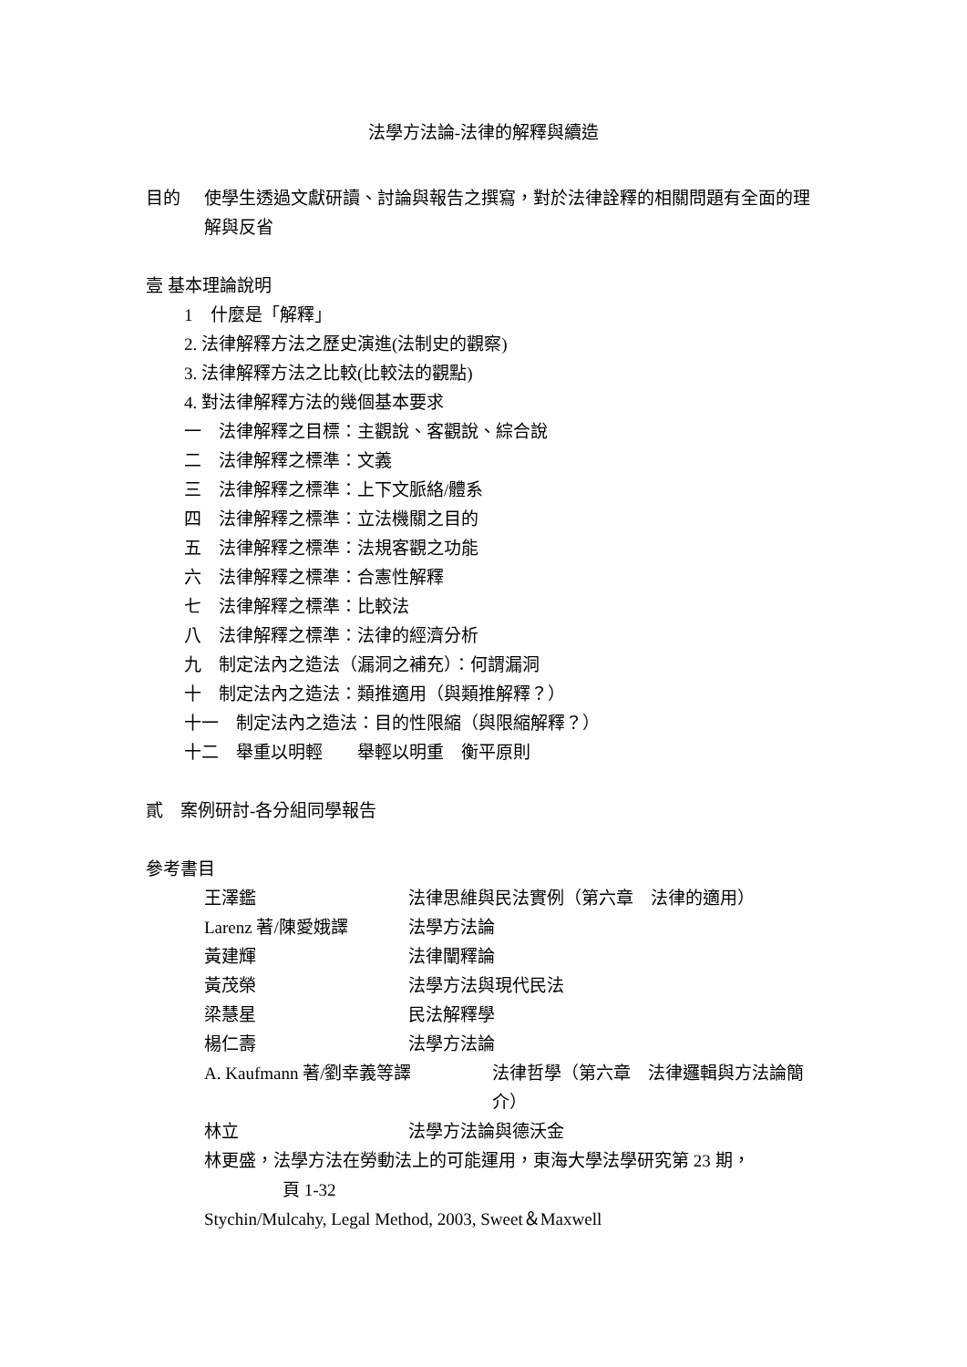法學方法論-法律的解釋與續造
目的 使學生透過文獻研讀、討論與報告之撰寫，對於法律詮釋的相關問題有全面的理解與反省
壹 基本理論說明
1　什麼是「解釋」
2. 法律解釋方法之歷史演進(法制史的觀察)
3. 法律解釋方法之比較(比較法的觀點)
4. 對法律解釋方法的幾個基本要求
一　法律解釋之目標：主觀說、客觀說、綜合說
二　法律解釋之標準：文義
三　法律解釋之標準：上下文脈絡/體系
四　法律解釋之標準：立法機關之目的
五　法律解釋之標準：法規客觀之功能
六　法律解釋之標準：合憲性解釋
七　法律解釋之標準：比較法
八　法律解釋之標準：法律的經濟分析
九　制定法內之造法（漏洞之補充）：何謂漏洞
十　制定法內之造法：類推適用（與類推解釋？）
十一　制定法內之造法：目的性限縮（與限縮解釋？）
十二　舉重以明輕　　舉輕以明重　衡平原則
貳　案例研討-各分組同學報告
參考書目
王澤鑑 法律思維與民法實例（第六章　法律的適用）
Larenz 著/陳愛娥譯 法學方法論
黃建輝 法律闡釋論
黃茂榮 法學方法與現代民法
梁慧星 民法解釋學
楊仁壽 法學方法論
A. Kaufmann 著/劉幸義等譯 法律哲學（第六章　法律邏輯與方法論簡介）
林立 法學方法論與德沃金
林更盛，法學方法在勞動法上的可能運用，東海大學法學研究第 23 期，
頁 1-32
Stychin/Mulcahy, Legal Method, 2003, Sweet＆Maxwell